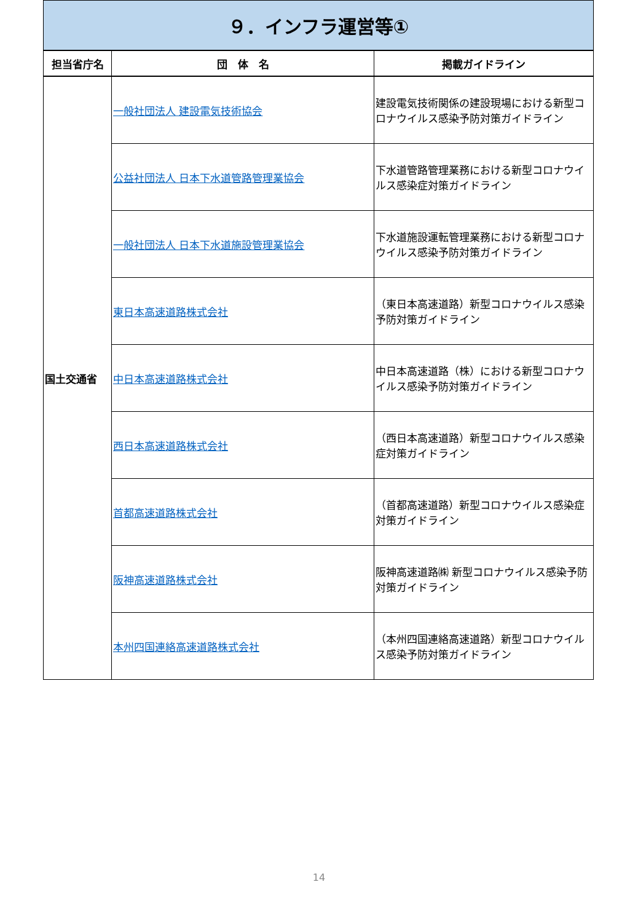| ９．インフラ運営等① | | |
| 担当省庁名 | 団 体 名 | 掲載ガイドライン |
| 国土交通省 | 一般社団法人 建設電気技術協会 | 建設電気技術関係の建設現場における新型コロナウイルス感染予防対策ガイドライン |
| | 公益社団法人 日本下水道管路管理業協会 | 下水道管路管理業務における新型コロナウイルス感染症対策ガイドライン |
| | 一般社団法人 日本下水道施設管理業協会 | 下水道施設運転管理業務における新型コロナウイルス感染予防対策ガイドライン |
| | 東日本高速道路株式会社 | （東日本高速道路）新型コロナウイルス感染予防対策ガイドライン |
| | 中日本高速道路株式会社 | 中日本高速道路（株）における新型コロナウイルス感染予防対策ガイドライン |
| | 西日本高速道路株式会社 | （西日本高速道路）新型コロナウイルス感染症対策ガイドライン |
| | 首都高速道路株式会社 | （首都高速道路）新型コロナウイルス感染症対策ガイドライン |
| | 阪神高速道路株式会社 | 阪神高速道路㈱ 新型コロナウイルス感染予防対策ガイドライン |
| | 本州四国連絡高速道路株式会社 | （本州四国連絡高速道路）新型コロナウイルス感染予防対策ガイドライン |
14